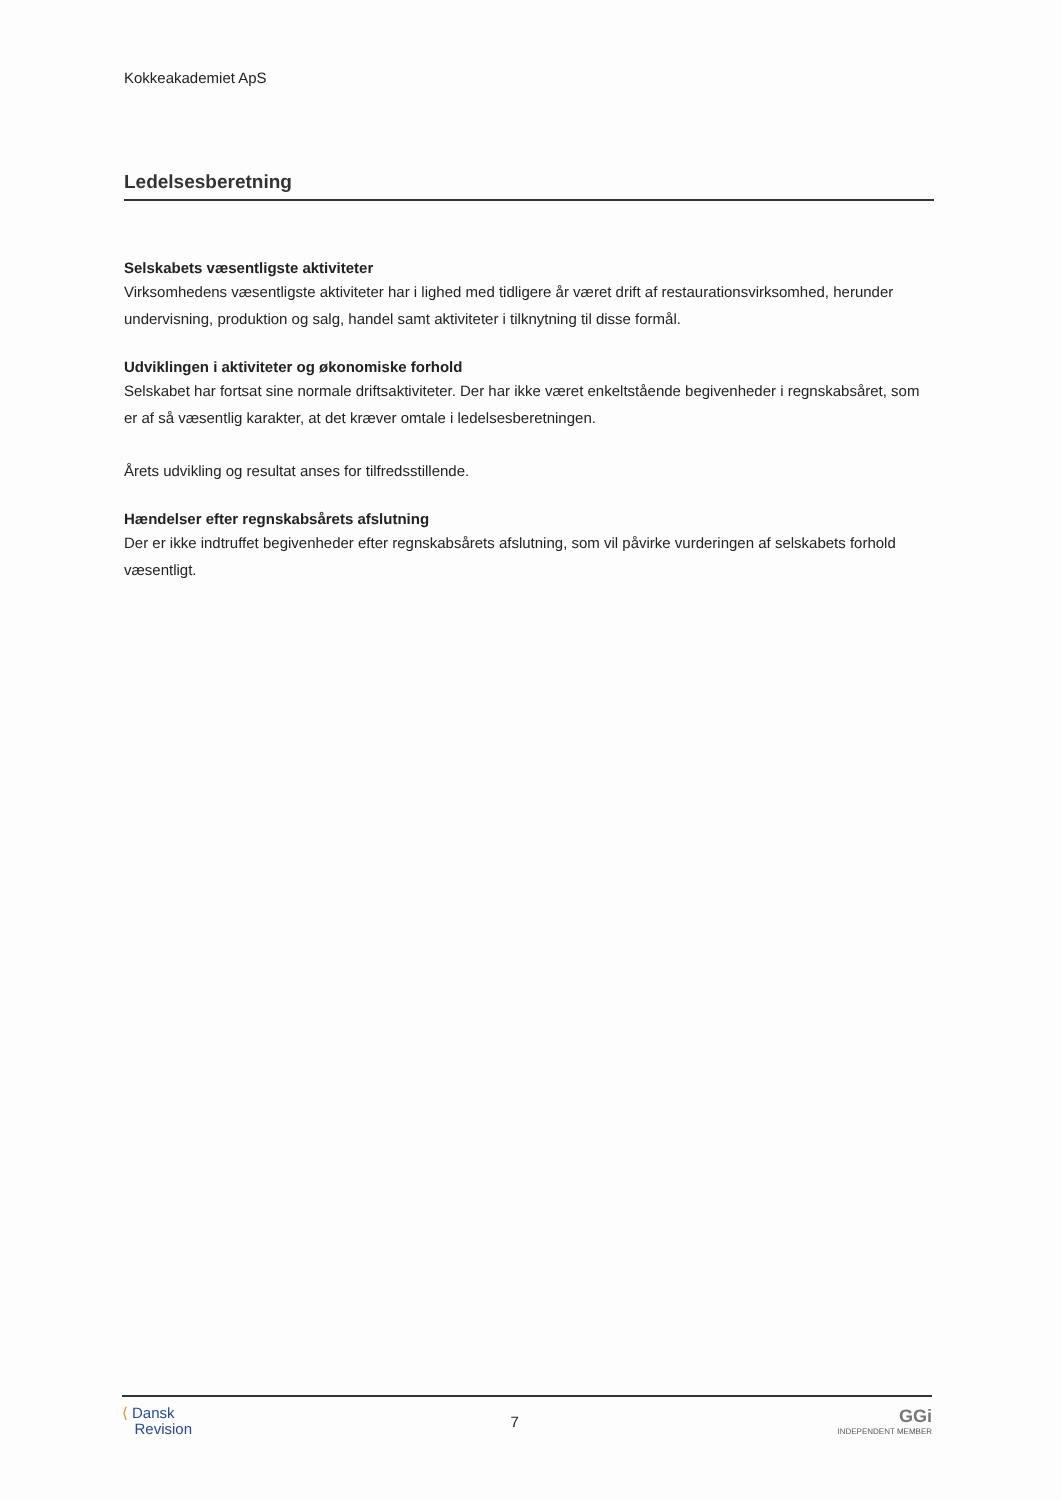Kokkeakademiet ApS
Ledelsesberetning
Selskabets væsentligste aktiviteter
Virksomhedens væsentligste aktiviteter har i lighed med tidligere år været drift af restaurationsvirksomhed, herunder undervisning, produktion og salg, handel samt aktiviteter i tilknytning til disse formål.
Udviklingen i aktiviteter og økonomiske forhold
Selskabet har fortsat sine normale driftsaktiviteter. Der har ikke været enkeltstående begivenheder i regnskabsåret, som er af så væsentlig karakter, at det kræver omtale i ledelsesberetningen.
Årets udvikling og resultat anses for tilfredsstillende.
Hændelser efter regnskabsårets afslutning
Der er ikke indtruffet begivenheder efter regnskabsårets afslutning, som vil påvirke vurderingen af selskabets forhold væsentligt.
⟨ Dansk
Revision
7
GGi
INDEPENDENT MEMBER